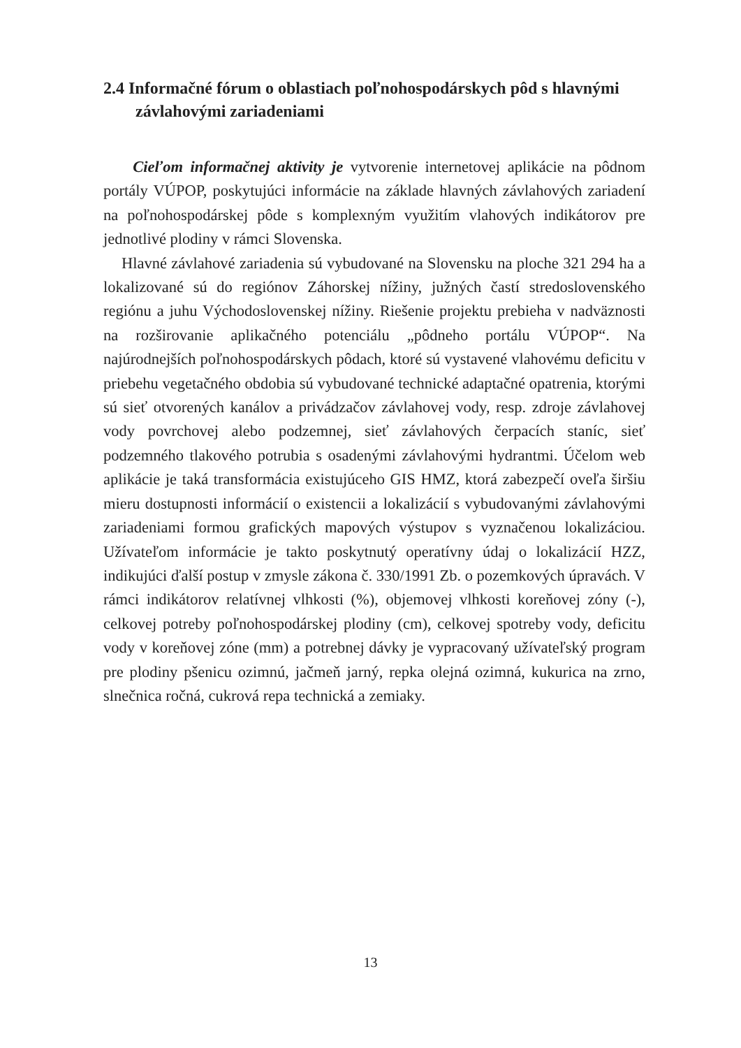2.4 Informačné fórum o oblastiach poľnohospodárskych pôd s hlavnými závlahovými zariadeniami
Cieľom informačnej aktivity je vytvorenie internetovej aplikácie na pôdnom portály VÚPOP, poskytujúci informácie na základe hlavných závlahových zariadení na poľnohospodárskej pôde s komplexným využitím vlahových indikátorov pre jednotlivé plodiny v rámci Slovenska.
Hlavné závlahové zariadenia sú vybudované na Slovensku na ploche 321 294 ha a lokalizované sú do regiónov Záhorskej nížiny, južných častí stredoslovenského regiónu a juhu Východoslovenskej nížiny. Riešenie projektu prebieha v nadväznosti na rozširovanie aplikačného potenciálu „pôdneho portálu VÚPOP“. Na najúrodnejších poľnohospodárskych pôdach, ktoré sú vystavené vlahovému deficitu v priebehu vegetačného obdobia sú vybudované technické adaptačné opatrenia, ktorými sú sieť otvorených kanálov a privádzačov závlahovej vody, resp. zdroje závlahovej vody povrchovej alebo podzemnej, sieť závlahových čerpacích staníc, sieť podzemného tlakového potrubia s osadenými závlahovými hydrantmi. Účelom web aplikácie je taká transformácia existujúceho GIS HMZ, ktorá zabezpečí oveľa širšiu mieru dostupnosti informácií o existencii a lokalizácií s vybudovanými závlahovými zariadeniami formou grafických mapových výstupov s vyznačenou lokalizáciou. Užívateľom informácie je takto poskytnutý operatívny údaj o lokalizácií HZZ, indikujúci ďalší postup v zmysle zákona č. 330/1991 Zb. o pozemkových úpravách. V rámci indikátorov relatívnej vlhkosti (%), objemovej vlhkosti koreňovej zóny (-), celkovej potreby poľnohospodárskej plodiny (cm), celkovej spotreby vody, deficitu vody v koreňovej zóne (mm) a potrebnej dávky je vypracovaný užívateľský program pre plodiny pšenicu ozimnú, jačmeň jarný, repka olejná ozimná, kukurica na zrno, slnečnica ročná, cukrová repa technická a zemiaky.
13